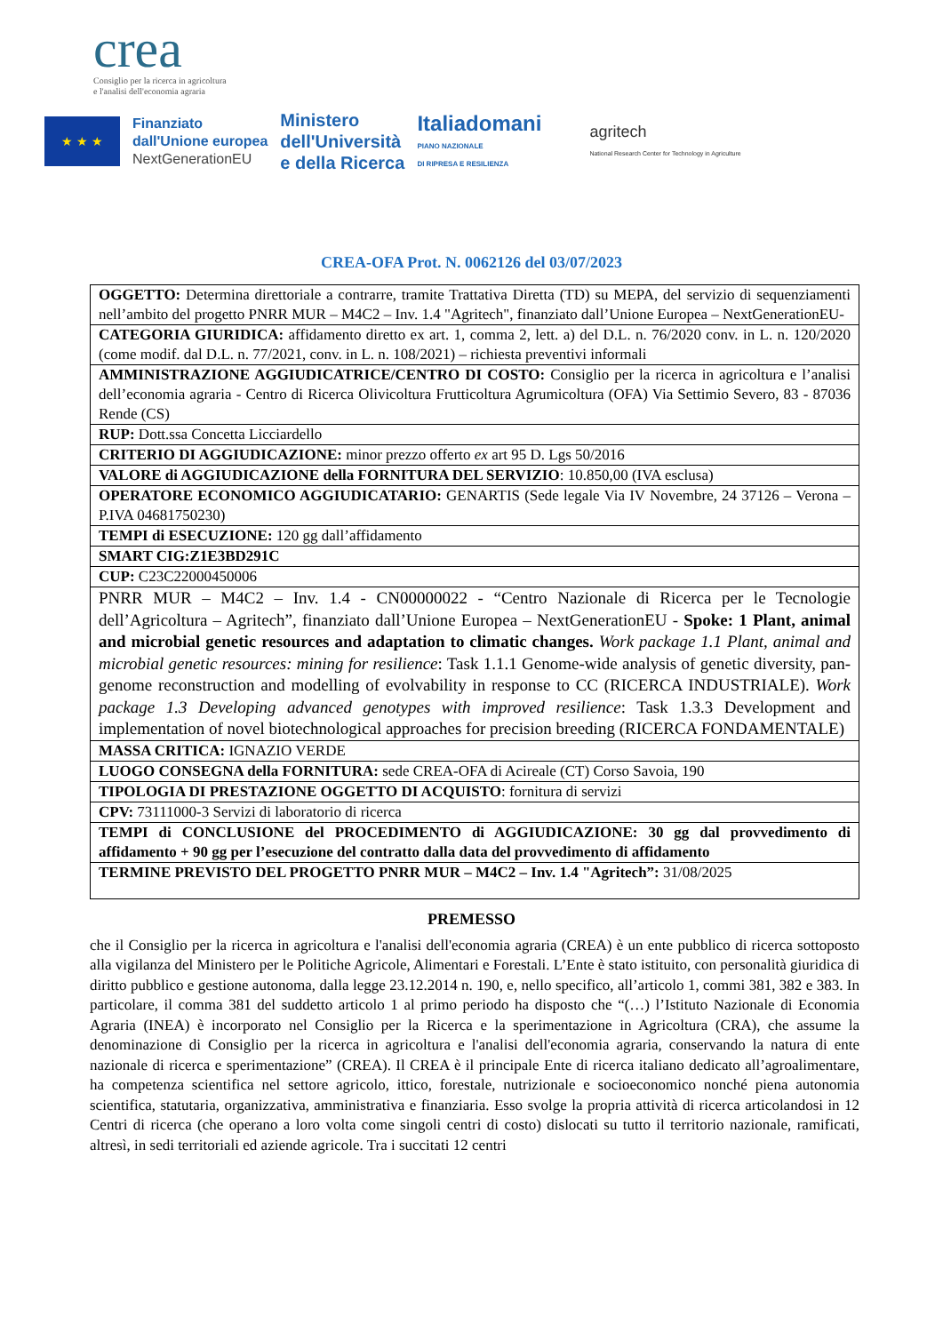crea
Consiglio per la ricerca in agricoltura
e l'analisi dell'economia agraria
★ ★ ★
Finanziato
dall'Unione europea
NextGenerationEU
Ministero
dell'Università
e della Ricerca
Italiadomani
PIANO NAZIONALE
DI RIPRESA E RESILIENZA
agritech
National Research Center for Technology in Agriculture
CREA-OFA Prot. N. 0062126 del 03/07/2023
| OGGETTO: Determina direttoriale a contrarre, tramite Trattativa Diretta (TD) su MEPA, del servizio di sequenziamenti nell’ambito del progetto PNRR MUR – M4C2 – Inv. 1.4 "Agritech", finanziato dall’Unione Europea – NextGenerationEU- |
| CATEGORIA GIURIDICA: affidamento diretto ex art. 1, comma 2, lett. a) del D.L. n. 76/2020 conv. in L. n. 120/2020 (come modif. dal D.L. n. 77/2021, conv. in L. n. 108/2021) – richiesta preventivi informali |
| AMMINISTRAZIONE AGGIUDICATRICE/CENTRO DI COSTO: Consiglio per la ricerca in agricoltura e l’analisi dell’economia agraria - Centro di Ricerca Olivicoltura Frutticoltura Agrumicoltura (OFA) Via Settimio Severo, 83 - 87036 Rende (CS) |
| RUP: Dott.ssa Concetta Licciardello |
| CRITERIO DI AGGIUDICAZIONE: minor prezzo offerto ex art 95 D. Lgs 50/2016 |
| VALORE di AGGIUDICAZIONE della FORNITURA DEL SERVIZIO : 10.850,00 (IVA esclusa) |
| OPERATORE ECONOMICO AGGIUDICATARIO: GENARTIS (Sede legale Via IV Novembre, 24 37126 – Verona – P.IVA 04681750230) |
| TEMPI di ESECUZIONE: 120 gg dall’affidamento |
| SMART CIG:Z1E3BD291C |
| CUP: C23C22000450006 |
| PNRR MUR – M4C2 – Inv. 1.4 - CN00000022 - “Centro Nazionale di Ricerca per le Tecnologie dell’Agricoltura – Agritech”, finanziato dall’Unione Europea – NextGenerationEU - Spoke: 1 Plant, animal and microbial genetic resources and adaptation to climatic changes. Work package 1.1 Plant, animal and microbial genetic resources: mining for resilience : Task 1.1.1 Genome-wide analysis of genetic diversity, pan-genome reconstruction and modelling of evolvability in response to CC (RICERCA INDUSTRIALE). Work package 1.3 Developing advanced genotypes with improved resilience : Task 1.3.3 Development and implementation of novel biotechnological approaches for precision breeding (RICERCA FONDAMENTALE) |
| MASSA CRITICA: IGNAZIO VERDE |
| LUOGO CONSEGNA della FORNITURA: sede CREA-OFA di Acireale (CT) Corso Savoia, 190 |
| TIPOLOGIA DI PRESTAZIONE OGGETTO DI ACQUISTO : fornitura di servizi |
| CPV: 73111000-3 Servizi di laboratorio di ricerca |
| TEMPI di CONCLUSIONE del PROCEDIMENTO di AGGIUDICAZIONE: 30 gg dal provvedimento di affidamento + 90 gg per l’esecuzione del contratto dalla data del provvedimento di affidamento |
| TERMINE PREVISTO DEL PROGETTO PNRR MUR – M4C2 – Inv. 1.4 "Agritech”: 31/08/2025 |
PREMESSO
che il Consiglio per la ricerca in agricoltura e l'analisi dell'economia agraria (CREA) è un ente pubblico di ricerca sottoposto alla vigilanza del Ministero per le Politiche Agricole, Alimentari e Forestali. L’Ente è stato istituito, con personalità giuridica di diritto pubblico e gestione autonoma, dalla legge 23.12.2014 n. 190, e, nello specifico, all’articolo 1, commi 381, 382 e 383. In particolare, il comma 381 del suddetto articolo 1 al primo periodo ha disposto che “(…) l’Istituto Nazionale di Economia Agraria (INEA) è incorporato nel Consiglio per la Ricerca e la sperimentazione in Agricoltura (CRA), che assume la denominazione di Consiglio per la ricerca in agricoltura e l'analisi dell'economia agraria, conservando la natura di ente nazionale di ricerca e sperimentazione” (CREA). Il CREA è il principale Ente di ricerca italiano dedicato all’agroalimentare, ha competenza scientifica nel settore agricolo, ittico, forestale, nutrizionale e socioeconomico nonché piena autonomia scientifica, statutaria, organizzativa, amministrativa e finanziaria. Esso svolge la propria attività di ricerca articolandosi in 12 Centri di ricerca (che operano a loro volta come singoli centri di costo) dislocati su tutto il territorio nazionale, ramificati, altresì, in sedi territoriali ed aziende agricole. Tra i succitati 12 centri